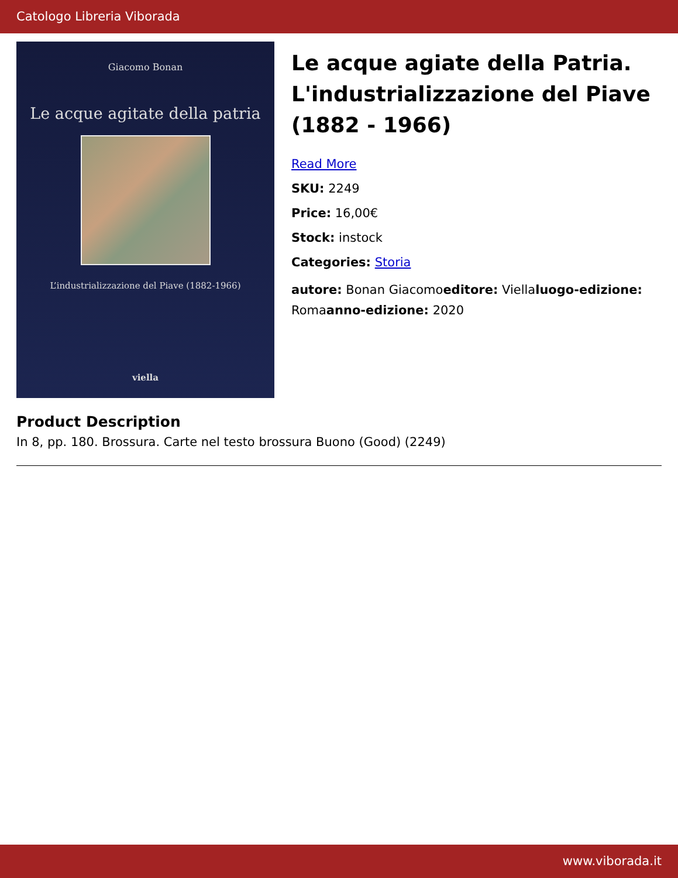Catologo Libreria Viborada
Giacomo Bonan
Le acque agitate della patria
L’industrializzazione del Piave (1882-1966)
viella
Le acque agiate della Patria. L'industrializzazione del Piave (1882 - 1966)
Read More
SKU: 2249
Price: 16,00€
Stock: instock
Categories: Storia
autore: Bonan Giacomoeditore: Viellaluogo-edizione: Romaanno-edizione: 2020
Product Description
In 8, pp. 180. Brossura. Carte nel testo brossura Buono (Good) (2249)
www.viborada.it